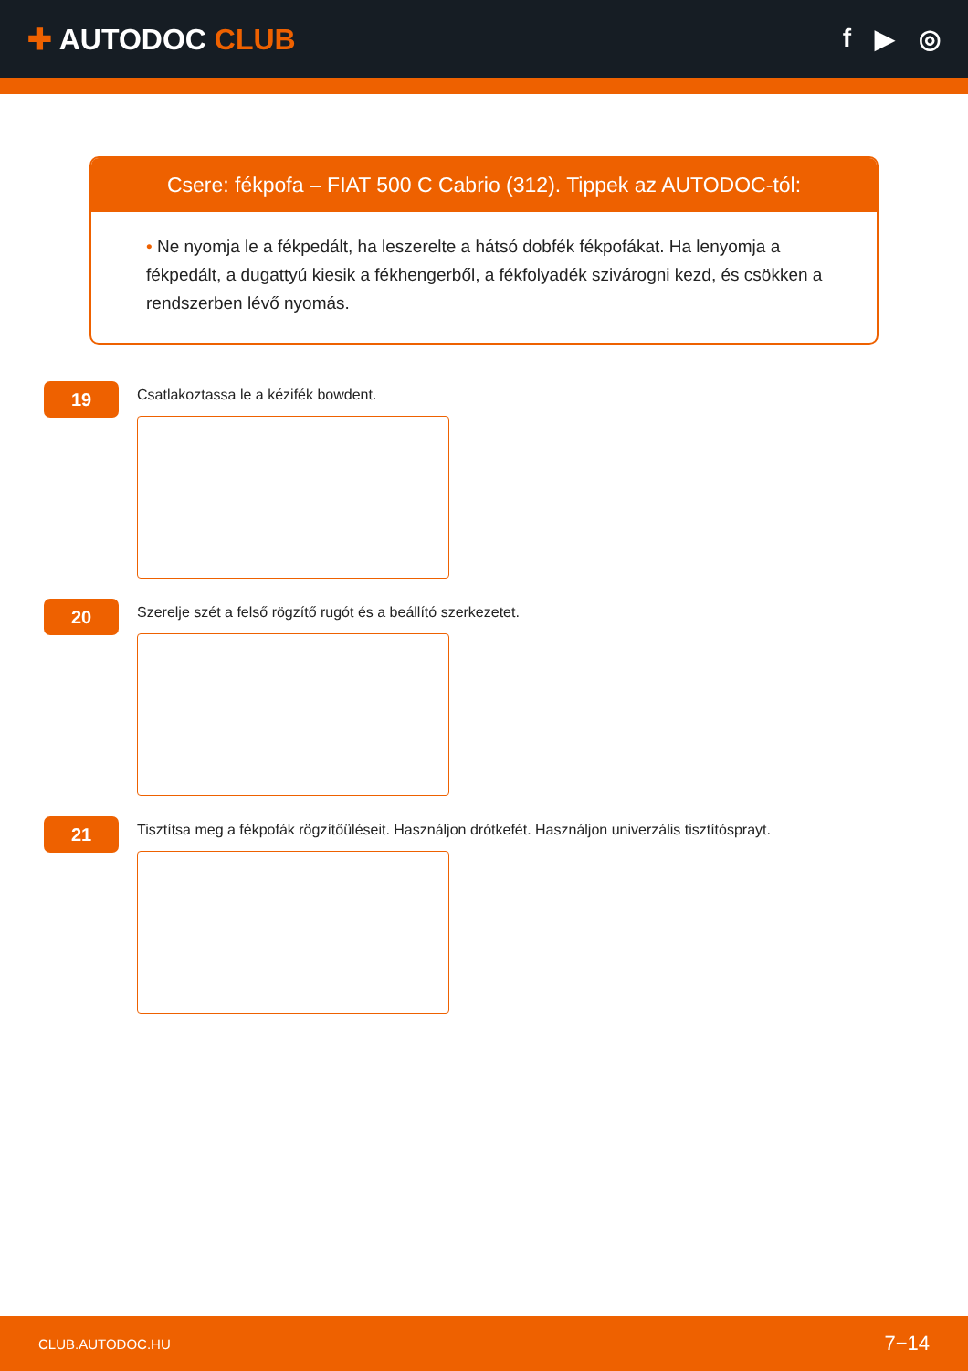✚ AUTODOC CLUB f ▶ ◎
Csere: fékpofa – FIAT 500 C Cabrio (312). Tippek az AUTODOC-tól:
• Ne nyomja le a fékpedált, ha leszerelte a hátsó dobfék fékpofákat. Ha lenyomja a fékpedált, a dugattyú kiesik a fékhengerből, a fékfolyadék szivárogni kezd, és csökken a rendszerben lévő nyomás.
19
Csatlakoztassa le a kézifék bowdent.
20
Szerelje szét a felső rögzítő rugót és a beállító szerkezetet.
21
Tisztítsa meg a fékpofák rögzítőüléseit. Használjon drótkefét. Használjon univerzális tisztítósprayt.
CLUB.AUTODOC.HU 7−14